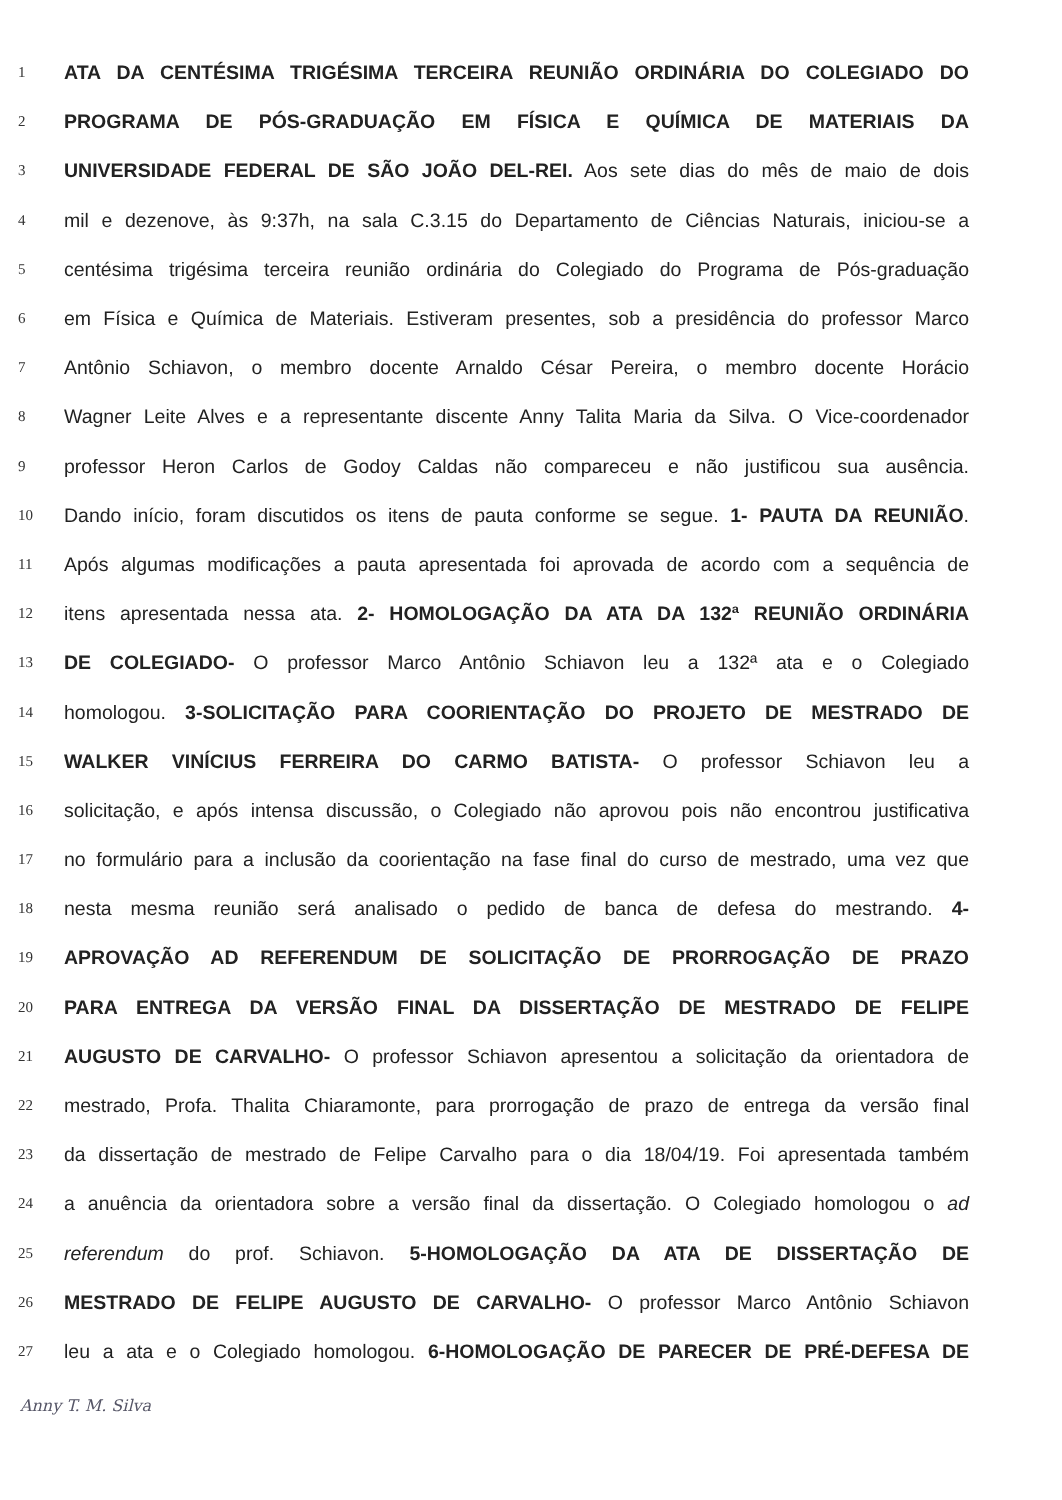1 ATA DA CENTÉSIMA TRIGÉSIMA TERCEIRA REUNIÃO ORDINÁRIA DO COLEGIADO DO
2 PROGRAMA DE PÓS-GRADUAÇÃO EM FÍSICA E QUÍMICA DE MATERIAIS DA
3 UNIVERSIDADE FEDERAL DE SÃO JOÃO DEL-REI. Aos sete dias do mês de maio de dois
4 mil e dezenove, às 9:37h, na sala C.3.15 do Departamento de Ciências Naturais, iniciou-se a
5 centésima trigésima terceira reunião ordinária do Colegiado do Programa de Pós-graduação
6 em Física e Química de Materiais. Estiveram presentes, sob a presidência do professor Marco
7 Antônio Schiavon, o membro docente Arnaldo César Pereira, o membro docente Horácio
8 Wagner Leite Alves e a representante discente Anny Talita Maria da Silva. O Vice-coordenador
9 professor Heron Carlos de Godoy Caldas não compareceu e não justificou sua ausência.
10 Dando início, foram discutidos os itens de pauta conforme se segue. 1- PAUTA DA REUNIÃO.
11 Após algumas modificações a pauta apresentada foi aprovada de acordo com a sequência de
12 itens apresentada nessa ata. 2- HOMOLOGAÇÃO DA ATA DA 132ª REUNIÃO ORDINÁRIA
13 DE COLEGIADO- O professor Marco Antônio Schiavon leu a 132ª ata e o Colegiado
14 homologou. 3-SOLICITAÇÃO PARA COORIENTAÇÃO DO PROJETO DE MESTRADO DE
15 WALKER VINÍCIUS FERREIRA DO CARMO BATISTA- O professor Schiavon leu a
16 solicitação, e após intensa discussão, o Colegiado não aprovou pois não encontrou justificativa
17 no formulário para a inclusão da coorientação na fase final do curso de mestrado, uma vez que
18 nesta mesma reunião será analisado o pedido de banca de defesa do mestrando. 4-
19 APROVAÇÃO AD REFERENDUM DE SOLICITAÇÃO DE PRORROGAÇÃO DE PRAZO
20 PARA ENTREGA DA VERSÃO FINAL DA DISSERTAÇÃO DE MESTRADO DE FELIPE
21 AUGUSTO DE CARVALHO- O professor Schiavon apresentou a solicitação da orientadora de
22 mestrado, Profa. Thalita Chiaramonte, para prorrogação de prazo de entrega da versão final
23 da dissertação de mestrado de Felipe Carvalho para o dia 18/04/19. Foi apresentada também
24 a anuência da orientadora sobre a versão final da dissertação. O Colegiado homologou o ad
25 referendum do prof. Schiavon. 5-HOMOLOGAÇÃO DA ATA DE DISSERTAÇÃO DE
26 MESTRADO DE FELIPE AUGUSTO DE CARVALHO- O professor Marco Antônio Schiavon
27 leu a ata e o Colegiado homologou. 6-HOMOLOGAÇÃO DE PARECER DE PRÉ-DEFESA DE
Anny T. M. Silva